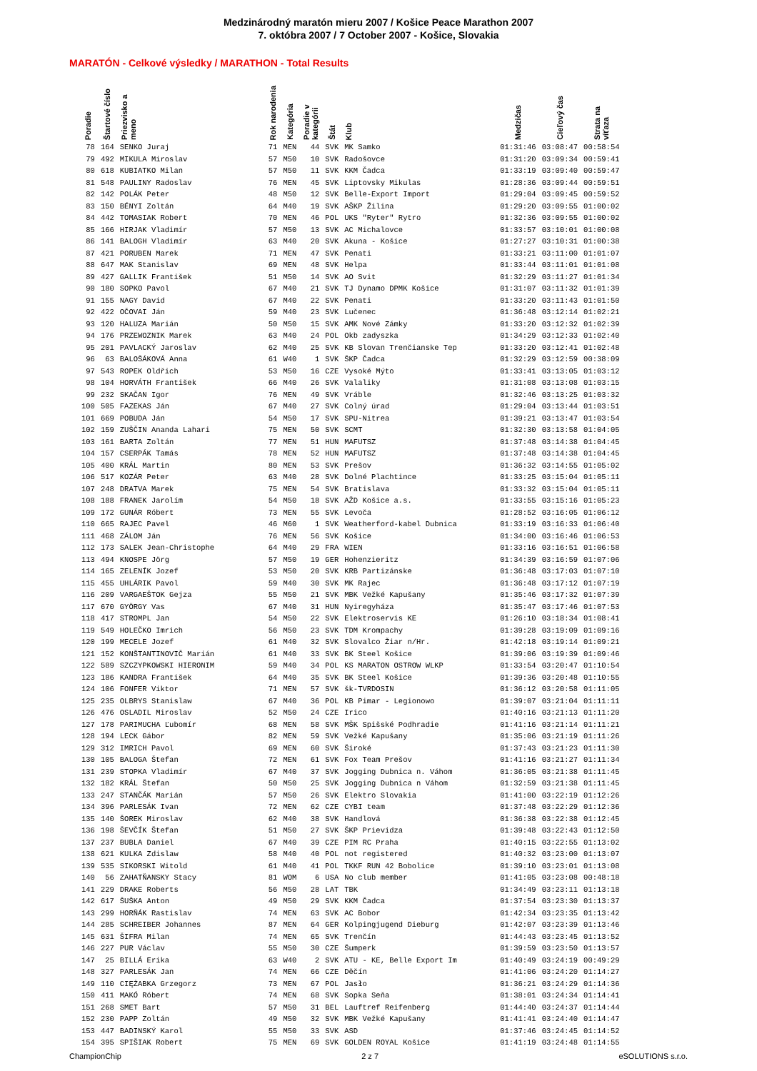Medzinárodný maratón mieru 2007 / Košice Peace Marathon 2007
7. októbra 2007 / 7 October 2007 - Košice, Slovakia
MARATÓN - Celkové výsledky / MARATHON - Total Results
| Poradie | Štartové číslo | Priezvisko a meno | Rok narodenia | Kategória | Poradie v kategórii | Štát | Klub | Medzičas | Cieľový čas | Strata na víťaza |
| --- | --- | --- | --- | --- | --- | --- | --- | --- | --- | --- |
| 78 | 164 | SENKO Juraj | 71 | MEN | 44 | SVK | MK Samko | 01:31:46 | 03:08:47 | 00:58:54 |
| 79 | 492 | MIKULA Miroslav | 57 | M50 | 10 | SVK | Radošovce | 01:31:20 | 03:09:34 | 00:59:41 |
| 80 | 618 | KUBIATKO Milan | 57 | M50 | 11 | SVK | KKM Čadca | 01:33:19 | 03:09:40 | 00:59:47 |
| 81 | 548 | PAULINY Radoslav | 76 | MEN | 45 | SVK | Liptovsky Mikulas | 01:28:36 | 03:09:44 | 00:59:51 |
| 82 | 142 | POLÁK Peter | 48 | M50 | 12 | SVK | Belle-Export Import | 01:29:04 | 03:09:45 | 00:59:52 |
| 83 | 150 | BÉNYI Zoltán | 64 | M40 | 19 | SVK | AŠKP Žilina | 01:29:20 | 03:09:55 | 01:00:02 |
| 84 | 442 | TOMASIAK Robert | 70 | MEN | 46 | POL | UKS "Ryter" Rytro | 01:32:36 | 03:09:55 | 01:00:02 |
| 85 | 166 | HIRJAK Vladimír | 57 | M50 | 13 | SVK | AC Michalovce | 01:33:57 | 03:10:01 | 01:00:08 |
| 86 | 141 | BALOGH Vladimír | 63 | M40 | 20 | SVK | Akuna - Košice | 01:27:27 | 03:10:31 | 01:00:38 |
| 87 | 421 | PORUBEN Marek | 71 | MEN | 47 | SVK | Penati | 01:33:21 | 03:11:00 | 01:01:07 |
| 88 | 647 | MAK Stanislav | 69 | MEN | 48 | SVK | Helpa | 01:33:44 | 03:11:01 | 01:01:08 |
| 89 | 427 | GALLIK František | 51 | M50 | 14 | SVK | AO Svit | 01:32:29 | 03:11:27 | 01:01:34 |
| 90 | 180 | SOPKO Pavol | 67 | M40 | 21 | SVK | TJ Dynamo DPMK Košice | 01:31:07 | 03:11:32 | 01:01:39 |
| 91 | 155 | NAGY David | 67 | M40 | 22 | SVK | Penati | 01:33:20 | 03:11:43 | 01:01:50 |
| 92 | 422 | OČOVAI Ján | 59 | M40 | 23 | SVK | Lučenec | 01:36:48 | 03:12:14 | 01:02:21 |
| 93 | 120 | HALUZA Marián | 50 | M50 | 15 | SVK | AMK Nové Zámky | 01:33:20 | 03:12:32 | 01:02:39 |
| 94 | 176 | PRZEWOZNIK Marek | 63 | M40 | 24 | POL | Okb zadyszka | 01:34:29 | 03:12:33 | 01:02:40 |
| 95 | 201 | PAVLACKÝ Jaroslav | 62 | M40 | 25 | SVK | KB Slovan Trenčianske Tep | 01:33:20 | 03:12:41 | 01:02:48 |
| 96 | 63 | BALOŠÁKOVÁ Anna | 61 | W40 | 1 | SVK | ŠKP Čadca | 01:32:29 | 03:12:59 | 00:38:09 |
| 97 | 543 | ROPEK Oldřich | 53 | M50 | 16 | CZE | Vysoké Mýto | 01:33:41 | 03:13:05 | 01:03:12 |
| 98 | 104 | HORVÁTH František | 66 | M40 | 26 | SVK | Valaliky | 01:31:08 | 03:13:08 | 01:03:15 |
| 99 | 232 | SKAČAN Igor | 76 | MEN | 49 | SVK | Vráble | 01:32:46 | 03:13:25 | 01:03:32 |
| 100 | 505 | FAZEKAS Ján | 67 | M40 | 27 | SVK | Colný úrad | 01:29:04 | 03:13:44 | 01:03:51 |
| 101 | 669 | POBUDA Ján | 54 | M50 | 17 | SVK | SPU-Nitrea | 01:39:21 | 03:13:47 | 01:03:54 |
| 102 | 159 | ZUŠČIN Ananda Lahari | 75 | MEN | 50 | SVK | SCMT | 01:32:30 | 03:13:58 | 01:04:05 |
| 103 | 161 | BARTA Zoltán | 77 | MEN | 51 | HUN | MAFUTSZ | 01:37:48 | 03:14:38 | 01:04:45 |
| 104 | 157 | CSERPÁK Tamás | 78 | MEN | 52 | HUN | MAFUTSZ | 01:37:48 | 03:14:38 | 01:04:45 |
| 105 | 400 | KRÁL Martin | 80 | MEN | 53 | SVK | Prešov | 01:36:32 | 03:14:55 | 01:05:02 |
| 106 | 517 | KOZÁR Peter | 63 | M40 | 28 | SVK | Dolné Plachtince | 01:33:25 | 03:15:04 | 01:05:11 |
| 107 | 248 | DRATVA Marek | 75 | MEN | 54 | SVK | Bratislava | 01:33:32 | 03:15:04 | 01:05:11 |
| 108 | 188 | FRANEK Jarolím | 54 | M50 | 18 | SVK | AŽD Košice a.s. | 01:33:55 | 03:15:16 | 01:05:23 |
| 109 | 172 | GUNÁR Róbert | 73 | MEN | 55 | SVK | Levoča | 01:28:52 | 03:16:05 | 01:06:12 |
| 110 | 665 | RAJEC Pavel | 46 | M60 | 1 | SVK | Weatherford-kabel Dubnica | 01:33:19 | 03:16:33 | 01:06:40 |
| 111 | 468 | ZÁLOM Ján | 76 | MEN | 56 | SVK | Košice | 01:34:00 | 03:16:46 | 01:06:53 |
| 112 | 173 | SALEK Jean-Christophe | 64 | M40 | 29 | FRA | WIEN | 01:33:16 | 03:16:51 | 01:06:58 |
| 113 | 494 | KNOSPE Jörg | 57 | M50 | 19 | GER | Hohenzieritz | 01:34:39 | 03:16:59 | 01:07:06 |
| 114 | 165 | ZELENÍK Jozef | 53 | M50 | 20 | SVK | KRB Partizánske | 01:36:48 | 03:17:03 | 01:07:10 |
| 115 | 455 | UHLÁRIK Pavol | 59 | M40 | 30 | SVK | MK Rajec | 01:36:48 | 03:17:12 | 01:07:19 |
| 116 | 209 | VARGAEŠTOK Gejza | 55 | M50 | 21 | SVK | MBK Vežké Kapušany | 01:35:46 | 03:17:32 | 01:07:39 |
| 117 | 670 | GYÖRGY Vas | 67 | M40 | 31 | HUN | Nyiregyháza | 01:35:47 | 03:17:46 | 01:07:53 |
| 118 | 417 | STROMPL Jan | 54 | M50 | 22 | SVK | Elektroservis KE | 01:26:10 | 03:18:34 | 01:08:41 |
| 119 | 549 | HOLEČKO Imrich | 56 | M50 | 23 | SVK | TDM Krompachy | 01:39:28 | 03:19:09 | 01:09:16 |
| 120 | 199 | MECELE Jozef | 61 | M40 | 32 | SVK | Slovalco Žiar n/Hr. | 01:42:18 | 03:19:14 | 01:09:21 |
| 121 | 152 | KONŠTANTINOVIČ Marián | 61 | M40 | 33 | SVK | BK Steel Košice | 01:39:06 | 03:19:39 | 01:09:46 |
| 122 | 589 | SZCZYPKOWSKI HIERONIM | 59 | M40 | 34 | POL | KS MARATON OSTROW WLKP | 01:33:54 | 03:20:47 | 01:10:54 |
| 123 | 186 | KANDRA František | 64 | M40 | 35 | SVK | BK Steel Košice | 01:39:36 | 03:20:48 | 01:10:55 |
| 124 | 106 | FONFER Viktor | 71 | MEN | 57 | SVK | šk-TVRDOSIN | 01:36:12 | 03:20:58 | 01:11:05 |
| 125 | 235 | OLBRYS Stanislaw | 67 | M40 | 36 | POL | KB Pimar - Legionowo | 01:39:07 | 03:21:04 | 01:11:11 |
| 126 | 476 | OSLADIL Miroslav | 52 | M50 | 24 | CZE | Irico | 01:40:16 | 03:21:13 | 01:11:20 |
| 127 | 178 | PARIMUCHA Ľubomír | 68 | MEN | 58 | SVK | MŠK Spišské Podhradie | 01:41:16 | 03:21:14 | 01:11:21 |
| 128 | 194 | LECK Gábor | 82 | MEN | 59 | SVK | Vežké Kapušany | 01:35:06 | 03:21:19 | 01:11:26 |
| 129 | 312 | IMRICH Pavol | 69 | MEN | 60 | SVK | Široké | 01:37:43 | 03:21:23 | 01:11:30 |
| 130 | 105 | BALOGA Štefan | 72 | MEN | 61 | SVK | Fox Team Prešov | 01:41:16 | 03:21:27 | 01:11:34 |
| 131 | 239 | STOPKA Vladimír | 67 | M40 | 37 | SVK | Jogging Dubnica n. Váhom | 01:36:05 | 03:21:38 | 01:11:45 |
| 132 | 182 | KRÁL Štefan | 50 | M50 | 25 | SVK | Jogging Dubnica n Váhom | 01:32:59 | 03:21:38 | 01:11:45 |
| 133 | 247 | STANČÁK Marián | 57 | M50 | 26 | SVK | Elektro Slovakia | 01:41:00 | 03:22:19 | 01:12:26 |
| 134 | 396 | PARLESÁK Ivan | 72 | MEN | 62 | CZE | CYBI team | 01:37:48 | 03:22:29 | 01:12:36 |
| 135 | 140 | ŠOREK Miroslav | 62 | M40 | 38 | SVK | Handlová | 01:36:38 | 03:22:38 | 01:12:45 |
| 136 | 198 | ŠEVČÍK Štefan | 51 | M50 | 27 | SVK | ŠKP Prievidza | 01:39:48 | 03:22:43 | 01:12:50 |
| 137 | 237 | BUBLA Daniel | 67 | M40 | 39 | CZE | PIM RC Praha | 01:40:15 | 03:22:55 | 01:13:02 |
| 138 | 621 | KULKA Zdislaw | 58 | M40 | 40 | POL | not registered | 01:40:32 | 03:23:00 | 01:13:07 |
| 139 | 535 | SIKORSKI Witold | 61 | M40 | 41 | POL | TKKF RUN 42 Bobolice | 01:39:10 | 03:23:01 | 01:13:08 |
| 140 | 56 | ZAHATŇANSKY Stacy | 81 | WOM | 6 | USA | No club member | 01:41:05 | 03:23:08 | 00:48:18 |
| 141 | 229 | DRAKE Roberts | 56 | M50 | 28 | LAT | TBK | 01:34:49 | 03:23:11 | 01:13:18 |
| 142 | 617 | ŠUŠKA Anton | 49 | M50 | 29 | SVK | KKM Čadca | 01:37:54 | 03:23:30 | 01:13:37 |
| 143 | 299 | HORŇÁK Rastislav | 74 | MEN | 63 | SVK | AC Bobor | 01:42:34 | 03:23:35 | 01:13:42 |
| 144 | 285 | SCHREIBER Johannes | 87 | MEN | 64 | GER | Kolpingjugend Dieburg | 01:42:07 | 03:23:39 | 01:13:46 |
| 145 | 631 | ŠIFRA Milan | 74 | MEN | 65 | SVK | Trenčín | 01:44:43 | 03:23:45 | 01:13:52 |
| 146 | 227 | PUR Václav | 55 | M50 | 30 | CZE | Šumperk | 01:39:59 | 03:23:50 | 01:13:57 |
| 147 | 25 | BILLÁ Erika | 63 | W40 | 2 | SVK | ATU - KE, Belle Export Im | 01:40:49 | 03:24:19 | 00:49:29 |
| 148 | 327 | PARLESÁK Jan | 74 | MEN | 66 | CZE | Děčín | 01:41:06 | 03:24:20 | 01:14:27 |
| 149 | 110 | CIĘŻABKA Grzegorz | 73 | MEN | 67 | POL | Jasło | 01:36:21 | 03:24:29 | 01:14:36 |
| 150 | 411 | MAKÓ Róbert | 74 | MEN | 68 | SVK | Sopka Seňa | 01:38:01 | 03:24:34 | 01:14:41 |
| 151 | 268 | SMET Bart | 57 | M50 | 31 | BEL | Lauftref Reifenberg | 01:44:40 | 03:24:37 | 01:14:44 |
| 152 | 230 | PAPP Zoltán | 49 | M50 | 32 | SVK | MBK Vežké Kapušany | 01:41:41 | 03:24:40 | 01:14:47 |
| 153 | 447 | BADINSKÝ Karol | 55 | M50 | 33 | SVK | ASD | 01:37:46 | 03:24:45 | 01:14:52 |
| 154 | 395 | SPIŠIAK Robert | 75 | MEN | 69 | SVK | GOLDEN ROYAL Košice | 01:41:19 | 03:24:48 | 01:14:55 |
ChampionChip 2 z 7 eSOLUTIONS s.r.o.